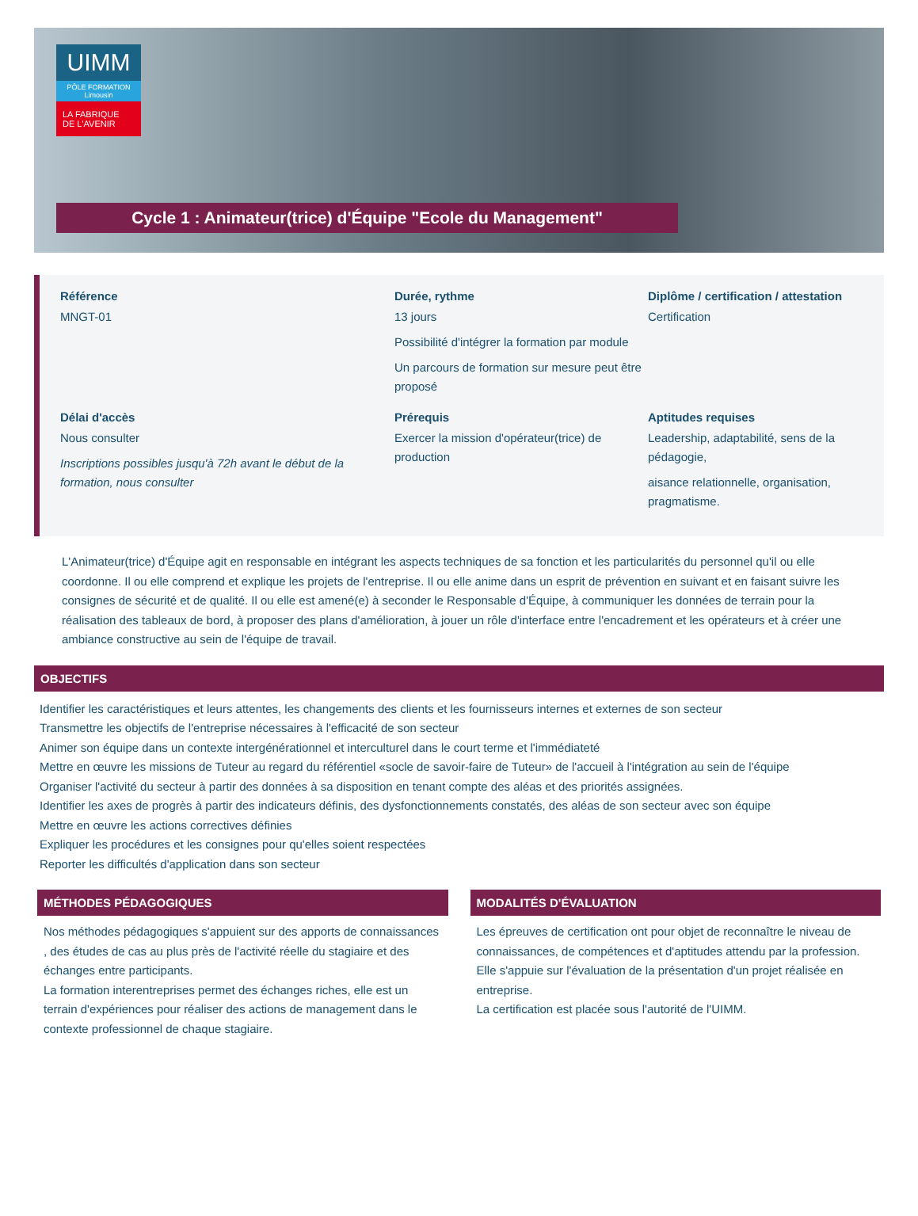UIMM
PÔLE FORMATION
Limousin
LA FABRIQUE
DE L'AVENIR
Cycle 1 : Animateur(trice) d'Équipe "Ecole du Management"
Référence
MNGT-01
Durée, rythme
13 jours
Possibilité d'intégrer la formation par module
Un parcours de formation sur mesure peut être proposé
Diplôme / certification / attestation
Certification
Délai d'accès
Nous consulter
Inscriptions possibles jusqu'à 72h avant le début de la formation, nous consulter
Prérequis
Exercer la mission d'opérateur(trice) de production
Aptitudes requises
Leadership, adaptabilité, sens de la pédagogie,
aisance relationnelle, organisation, pragmatisme.
L'Animateur(trice) d'Équipe agit en responsable en intégrant les aspects techniques de sa fonction et les particularités du personnel qu'il ou elle coordonne. Il ou elle comprend et explique les projets de l'entreprise. Il ou elle anime dans un esprit de prévention en suivant et en faisant suivre les consignes de sécurité et de qualité. Il ou elle est amené(e) à seconder le Responsable d'Équipe, à communiquer les données de terrain pour la réalisation des tableaux de bord, à proposer des plans d'amélioration, à jouer un rôle d'interface entre l'encadrement et les opérateurs et à créer une ambiance constructive au sein de l'équipe de travail.
OBJECTIFS
Identifier les caractéristiques et leurs attentes, les changements des clients et les fournisseurs internes et externes de son secteur
Transmettre les objectifs de l'entreprise nécessaires à l'efficacité de son secteur
Animer son équipe dans un contexte intergénérationnel et interculturel dans le court terme et l'immédiateté
Mettre en œuvre les missions de Tuteur au regard du référentiel «socle de savoir-faire de Tuteur» de l'accueil à l'intégration au sein de l'équipe
Organiser l'activité du secteur à partir des données à sa disposition en tenant compte des aléas et des priorités assignées.
Identifier les axes de progrès à partir des indicateurs définis, des dysfonctionnements constatés, des aléas de son secteur avec son équipe
Mettre en œuvre les actions correctives définies
Expliquer les procédures et les consignes pour qu'elles soient respectées
Reporter les difficultés d'application dans son secteur
MÉTHODES PÉDAGOGIQUES
Nos méthodes pédagogiques s'appuient sur des apports de connaissances , des études de cas au plus près de l'activité réelle du stagiaire et des échanges entre participants.
La formation interentreprises permet des échanges riches, elle est un terrain d'expériences pour réaliser des actions de management dans le contexte professionnel de chaque stagiaire.
MODALITÉS D'ÉVALUATION
Les épreuves de certification ont pour objet de reconnaître le niveau de connaissances, de compétences et d'aptitudes attendu par la profession. Elle s'appuie sur l'évaluation de la présentation d'un projet réalisée en entreprise.
La certification est placée sous l'autorité de l'UIMM.